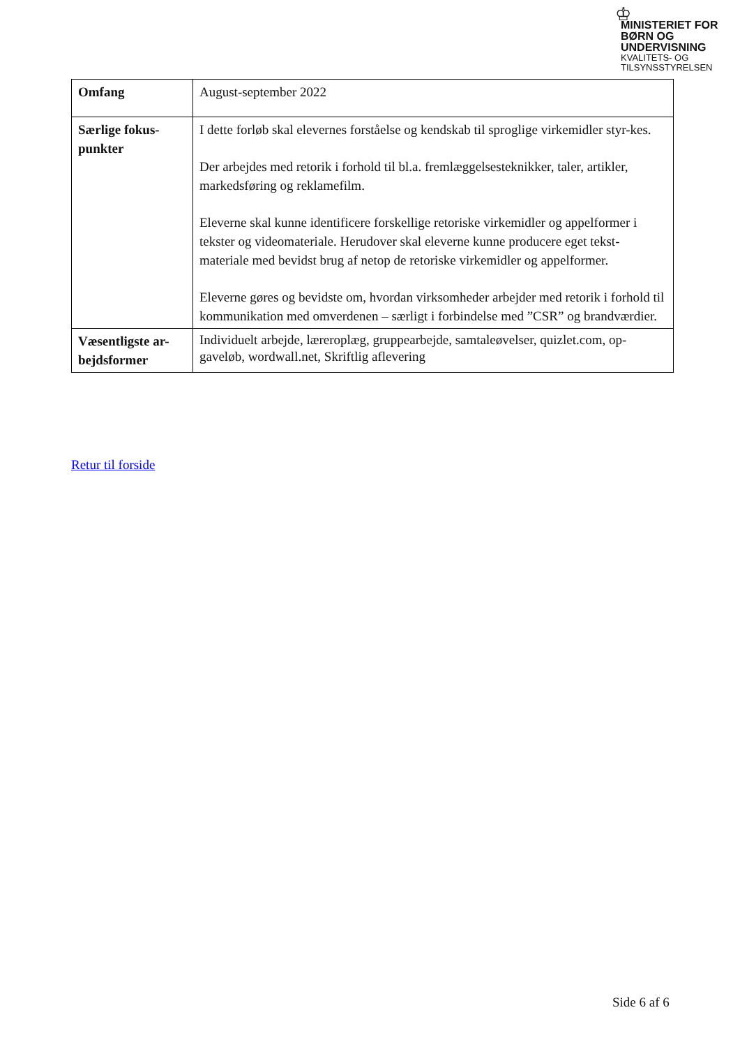♔
MINISTERIET FOR
BØRN OG
UNDERVISNING
KVALITETS- OG
TILSYNSSTYRELSEN
| Omfang | August-september 2022 |
| Særlige fokus-punkter | I dette forløb skal elevernes forståelse og kendskab til sproglige virkemidler styr-kes. Der arbejdes med retorik i forhold til bl.a. fremlæggelsesteknikker, taler, artikler, markedsføring og reklamefilm. Eleverne skal kunne identificere forskellige retoriske virkemidler og appelformer i tekster og videomateriale. Herudover skal eleverne kunne producere eget tekst-materiale med bevidst brug af netop de retoriske virkemidler og appelformer. Eleverne gøres og bevidste om, hvordan virksomheder arbejder med retorik i forhold til kommunikation med omverdenen – særligt i forbindelse med ”CSR” og brandværdier. |
| Væsentligste ar-bejdsformer | Individuelt arbejde, læreroplæg, gruppearbejde, samtaleøvelser, quizlet.com, op-gaveløb, wordwall.net, Skriftlig aflevering |
Retur til forside
Side 6 af 6